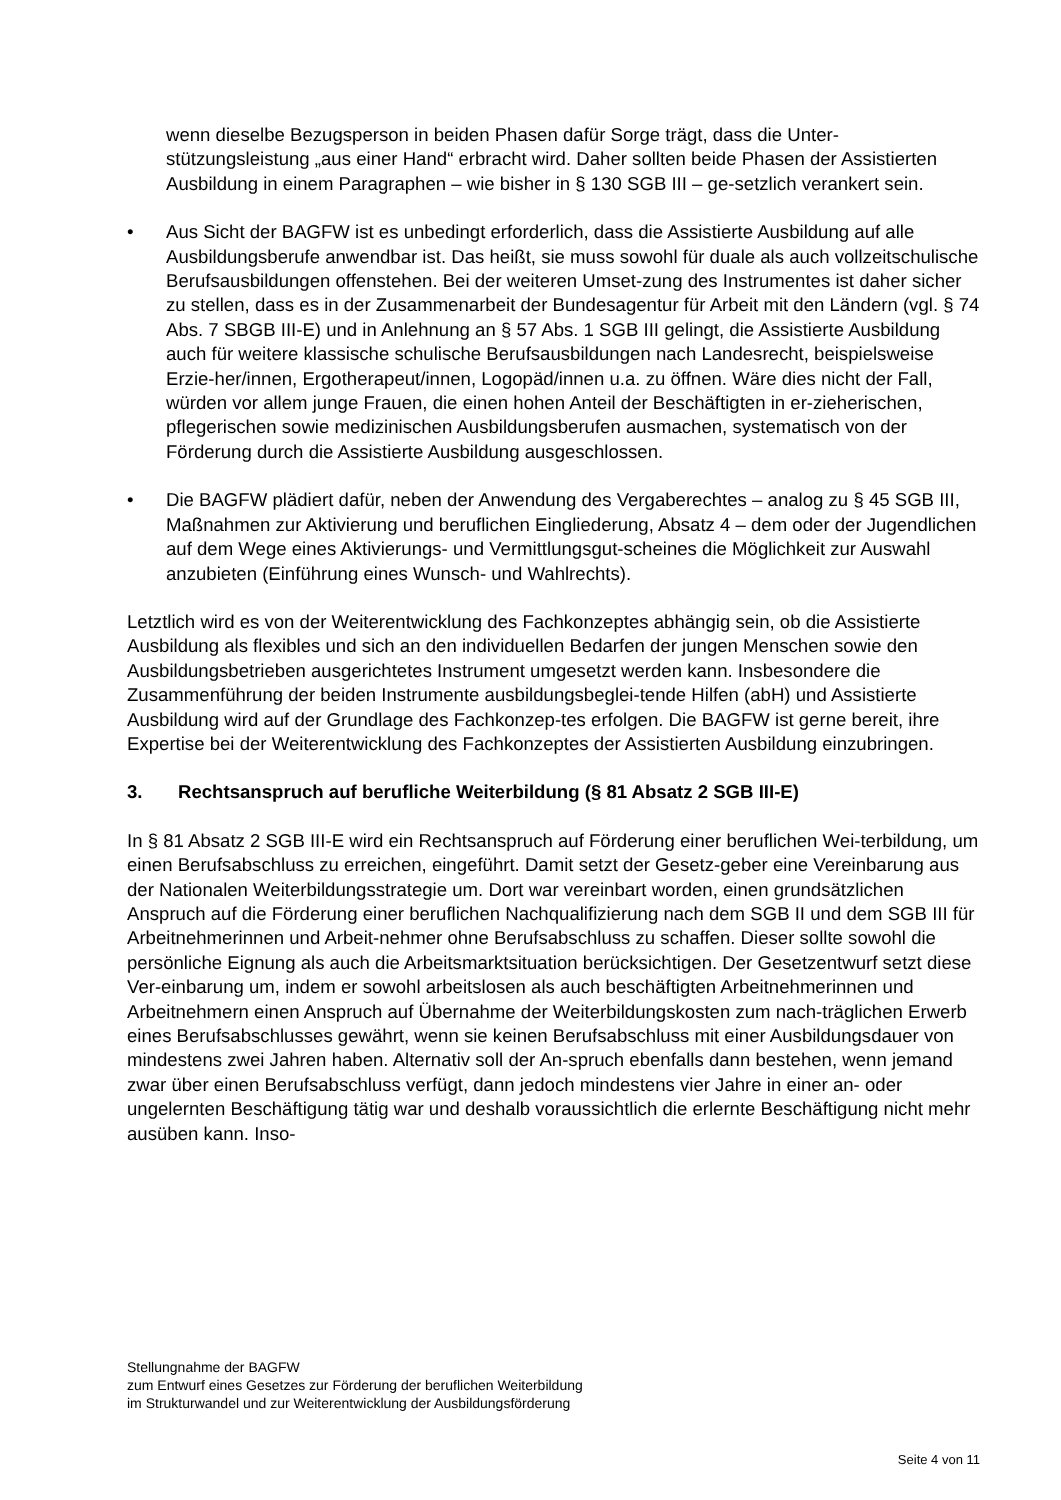wenn dieselbe Bezugsperson in beiden Phasen dafür Sorge trägt, dass die Unter-stützungsleistung „aus einer Hand“ erbracht wird. Daher sollten beide Phasen der Assistierten Ausbildung in einem Paragraphen – wie bisher in § 130 SGB III – ge-setzlich verankert sein.
• Aus Sicht der BAGFW ist es unbedingt erforderlich, dass die Assistierte Ausbildung auf alle Ausbildungsberufe anwendbar ist. Das heißt, sie muss sowohl für duale als auch vollzeitschulische Berufsausbildungen offenstehen. Bei der weiteren Umset-zung des Instrumentes ist daher sicher zu stellen, dass es in der Zusammenarbeit der Bundesagentur für Arbeit mit den Ländern (vgl. § 74 Abs. 7 SBGB III-E) und in Anlehnung an § 57 Abs. 1 SGB III gelingt, die Assistierte Ausbildung auch für weitere klassische schulische Berufsausbildungen nach Landesrecht, beispielsweise Erzie-her/innen, Ergotherapeut/innen, Logopäd/innen u.a. zu öffnen. Wäre dies nicht der Fall, würden vor allem junge Frauen, die einen hohen Anteil der Beschäftigten in er-zieherischen, pflegerischen sowie medizinischen Ausbildungsberufen ausmachen, systematisch von der Förderung durch die Assistierte Ausbildung ausgeschlossen.
• Die BAGFW plädiert dafür, neben der Anwendung des Vergaberechtes – analog zu § 45 SGB III, Maßnahmen zur Aktivierung und beruflichen Eingliederung, Absatz 4 – dem oder der Jugendlichen auf dem Wege eines Aktivierungs- und Vermittlungsgut-scheines die Möglichkeit zur Auswahl anzubieten (Einführung eines Wunsch- und Wahlrechts).
Letztlich wird es von der Weiterentwicklung des Fachkonzeptes abhängig sein, ob die Assistierte Ausbildung als flexibles und sich an den individuellen Bedarfen der jungen Menschen sowie den Ausbildungsbetrieben ausgerichtetes Instrument umgesetzt werden kann. Insbesondere die Zusammenführung der beiden Instrumente ausbildungsbeglei-tende Hilfen (abH) und Assistierte Ausbildung wird auf der Grundlage des Fachkonzep-tes erfolgen. Die BAGFW ist gerne bereit, ihre Expertise bei der Weiterentwicklung des Fachkonzeptes der Assistierten Ausbildung einzubringen.
3. Rechtsanspruch auf berufliche Weiterbildung (§ 81 Absatz 2 SGB III-E)
In § 81 Absatz 2 SGB III-E wird ein Rechtsanspruch auf Förderung einer beruflichen Wei-terbildung, um einen Berufsabschluss zu erreichen, eingeführt. Damit setzt der Gesetz-geber eine Vereinbarung aus der Nationalen Weiterbildungsstrategie um. Dort war vereinbart worden, einen grundsätzlichen Anspruch auf die Förderung einer beruflichen Nachqualifizierung nach dem SGB II und dem SGB III für Arbeitnehmerinnen und Arbeit-nehmer ohne Berufsabschluss zu schaffen. Dieser sollte sowohl die persönliche Eignung als auch die Arbeitsmarktsituation berücksichtigen. Der Gesetzentwurf setzt diese Ver-einbarung um, indem er sowohl arbeitslosen als auch beschäftigten Arbeitnehmerinnen und Arbeitnehmern einen Anspruch auf Übernahme der Weiterbildungskosten zum nach-träglichen Erwerb eines Berufsabschlusses gewährt, wenn sie keinen Berufsabschluss mit einer Ausbildungsdauer von mindestens zwei Jahren haben. Alternativ soll der An-spruch ebenfalls dann bestehen, wenn jemand zwar über einen Berufsabschluss verfügt, dann jedoch mindestens vier Jahre in einer an- oder ungelernten Beschäftigung tätig war und deshalb voraussichtlich die erlernte Beschäftigung nicht mehr ausüben kann. Inso-
Stellungnahme der BAGFW
zum Entwurf eines Gesetzes zur Förderung der beruflichen Weiterbildung
im Strukturwandel und zur Weiterentwicklung der Ausbildungsförderung
Seite 4 von 11